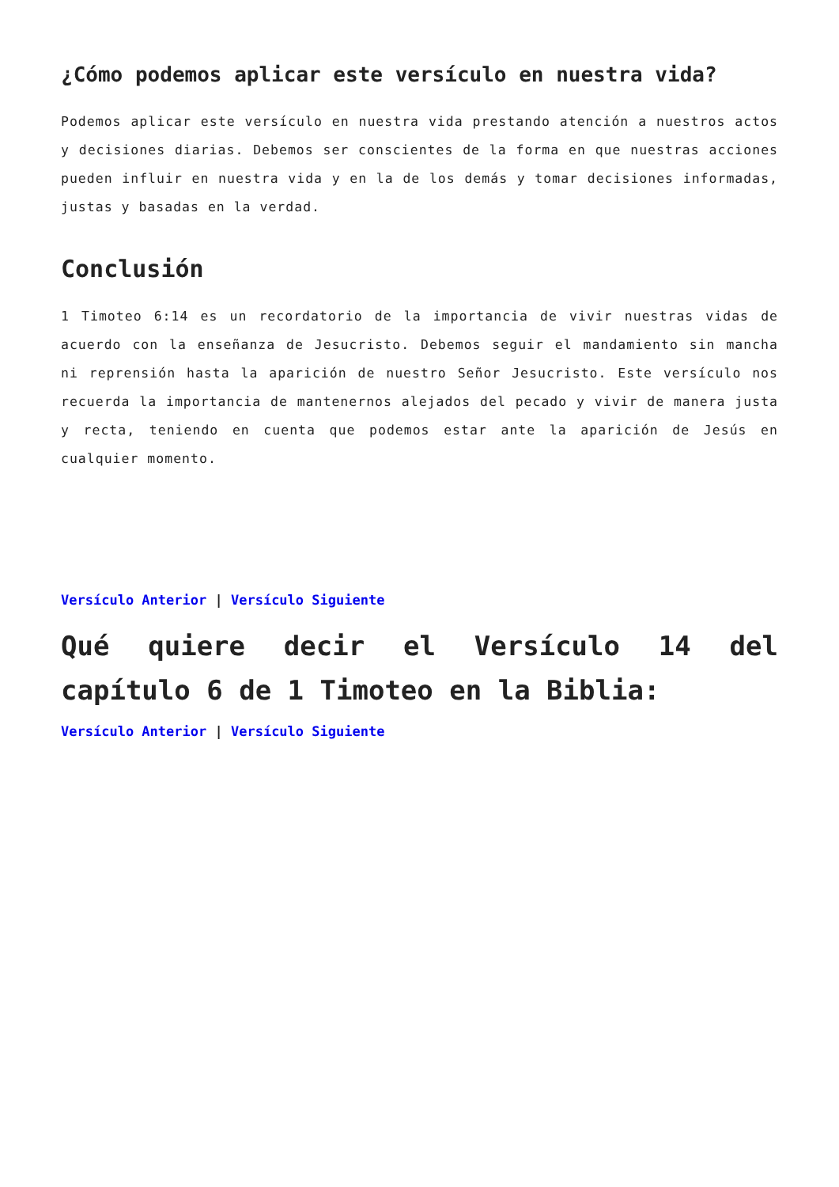¿Cómo podemos aplicar este versículo en nuestra vida?
Podemos aplicar este versículo en nuestra vida prestando atención a nuestros actos y decisiones diarias. Debemos ser conscientes de la forma en que nuestras acciones pueden influir en nuestra vida y en la de los demás y tomar decisiones informadas, justas y basadas en la verdad.
Conclusión
1 Timoteo 6:14 es un recordatorio de la importancia de vivir nuestras vidas de acuerdo con la enseñanza de Jesucristo. Debemos seguir el mandamiento sin mancha ni reprensión hasta la aparición de nuestro Señor Jesucristo. Este versículo nos recuerda la importancia de mantenernos alejados del pecado y vivir de manera justa y recta, teniendo en cuenta que podemos estar ante la aparición de Jesús en cualquier momento.
Versículo Anterior | Versículo Siguiente
Qué quiere decir el Versículo 14 del capítulo 6 de 1 Timoteo en la Biblia:
Versículo Anterior | Versículo Siguiente